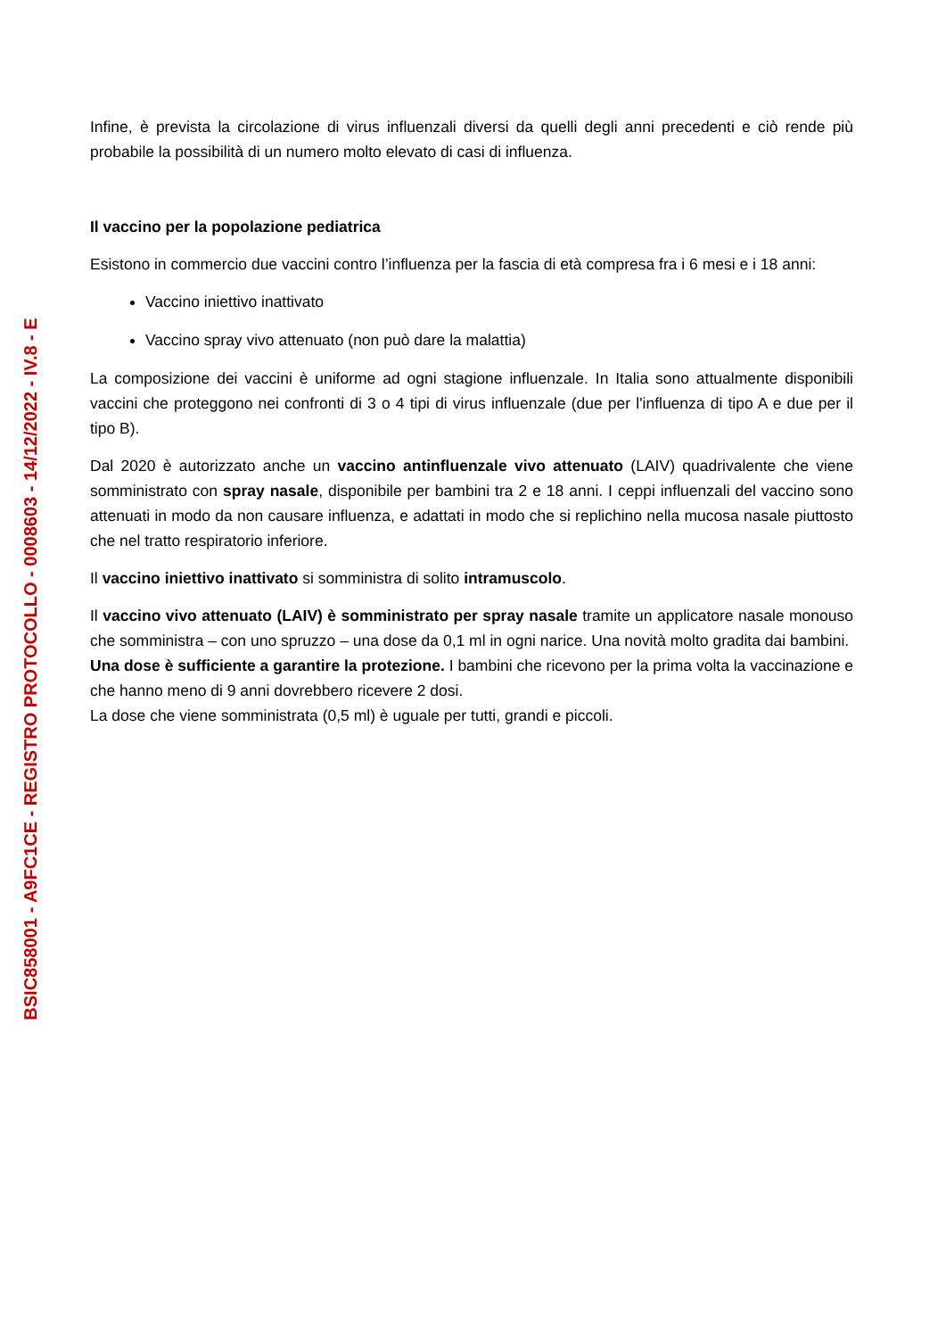Infine, è prevista la circolazione di virus influenzali diversi da quelli degli anni precedenti e ciò rende più probabile la possibilità di un numero molto elevato di casi di influenza.
Il vaccino per la popolazione pediatrica
Esistono in commercio due vaccini contro l’influenza per la fascia di età compresa fra i 6 mesi e i 18 anni:
Vaccino iniettivo inattivato
Vaccino spray vivo attenuato (non può dare la malattia)
La composizione dei vaccini è uniforme ad ogni stagione influenzale. In Italia sono attualmente disponibili vaccini che proteggono nei confronti di 3 o 4 tipi di virus influenzale (due per l'influenza di tipo A e due per il tipo B).
Dal 2020 è autorizzato anche un vaccino antinfluenzale vivo attenuato (LAIV) quadrivalente che viene somministrato con spray nasale, disponibile per bambini tra 2 e 18 anni. I ceppi influenzali del vaccino sono attenuati in modo da non causare influenza, e adattati in modo che si replichino nella mucosa nasale piuttosto che nel tratto respiratorio inferiore.
Il vaccino iniettivo inattivato si somministra di solito intramuscolo.
Il vaccino vivo attenuato (LAIV) è somministrato per spray nasale tramite un applicatore nasale monouso che somministra – con uno spruzzo – una dose da 0,1 ml in ogni narice. Una novità molto gradita dai bambini.
Una dose è sufficiente a garantire la protezione. I bambini che ricevono per la prima volta la vaccinazione e che hanno meno di 9 anni dovrebbero ricevere 2 dosi.
La dose che viene somministrata (0,5 ml) è uguale per tutti, grandi e piccoli.
BSIC858001 - A9FC1CE - REGISTRO PROTOCOLLO - 0008603 - 14/12/2022 - IV.8 - E